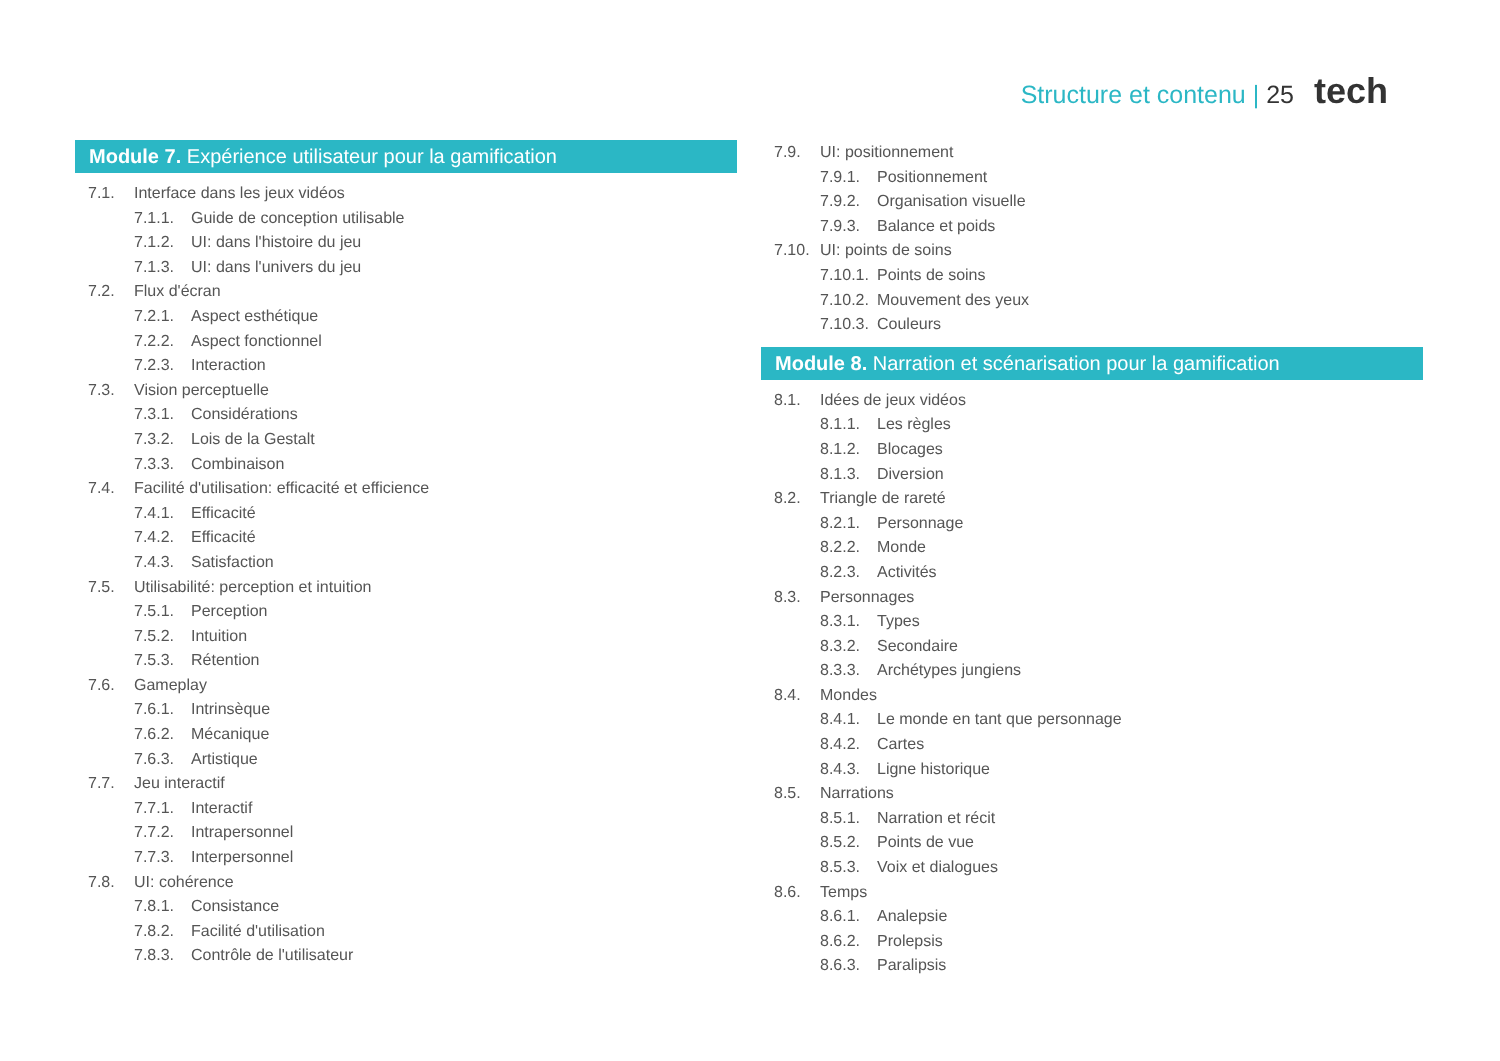Structure et contenu | 25 tech
Module 7. Expérience utilisateur pour la gamification
7.1. Interface dans les jeux vidéos
7.1.1. Guide de conception utilisable
7.1.2. UI: dans l'histoire du jeu
7.1.3. UI: dans l'univers du jeu
7.2. Flux d'écran
7.2.1. Aspect esthétique
7.2.2. Aspect fonctionnel
7.2.3. Interaction
7.3. Vision perceptuelle
7.3.1. Considérations
7.3.2. Lois de la Gestalt
7.3.3. Combinaison
7.4. Facilité d'utilisation: efficacité et efficience
7.4.1. Efficacité
7.4.2. Efficacité
7.4.3. Satisfaction
7.5. Utilisabilité: perception et intuition
7.5.1. Perception
7.5.2. Intuition
7.5.3. Rétention
7.6. Gameplay
7.6.1. Intrinsèque
7.6.2. Mécanique
7.6.3. Artistique
7.7. Jeu interactif
7.7.1. Interactif
7.7.2. Intrapersonnel
7.7.3. Interpersonnel
7.8. UI: cohérence
7.8.1. Consistance
7.8.2. Facilité d'utilisation
7.8.3. Contrôle de l'utilisateur
7.9. UI: positionnement
7.9.1. Positionnement
7.9.2. Organisation visuelle
7.9.3. Balance et poids
7.10. UI: points de soins
7.10.1. Points de soins
7.10.2. Mouvement des yeux
7.10.3. Couleurs
Module 8. Narration et scénarisation pour la gamification
8.1. Idées de jeux vidéos
8.1.1. Les règles
8.1.2. Blocages
8.1.3. Diversion
8.2. Triangle de rareté
8.2.1. Personnage
8.2.2. Monde
8.2.3. Activités
8.3. Personnages
8.3.1. Types
8.3.2. Secondaire
8.3.3. Archétypes jungiens
8.4. Mondes
8.4.1. Le monde en tant que personnage
8.4.2. Cartes
8.4.3. Ligne historique
8.5. Narrations
8.5.1. Narration et récit
8.5.2. Points de vue
8.5.3. Voix et dialogues
8.6. Temps
8.6.1. Analepsie
8.6.2. Prolepsis
8.6.3. Paralipsis